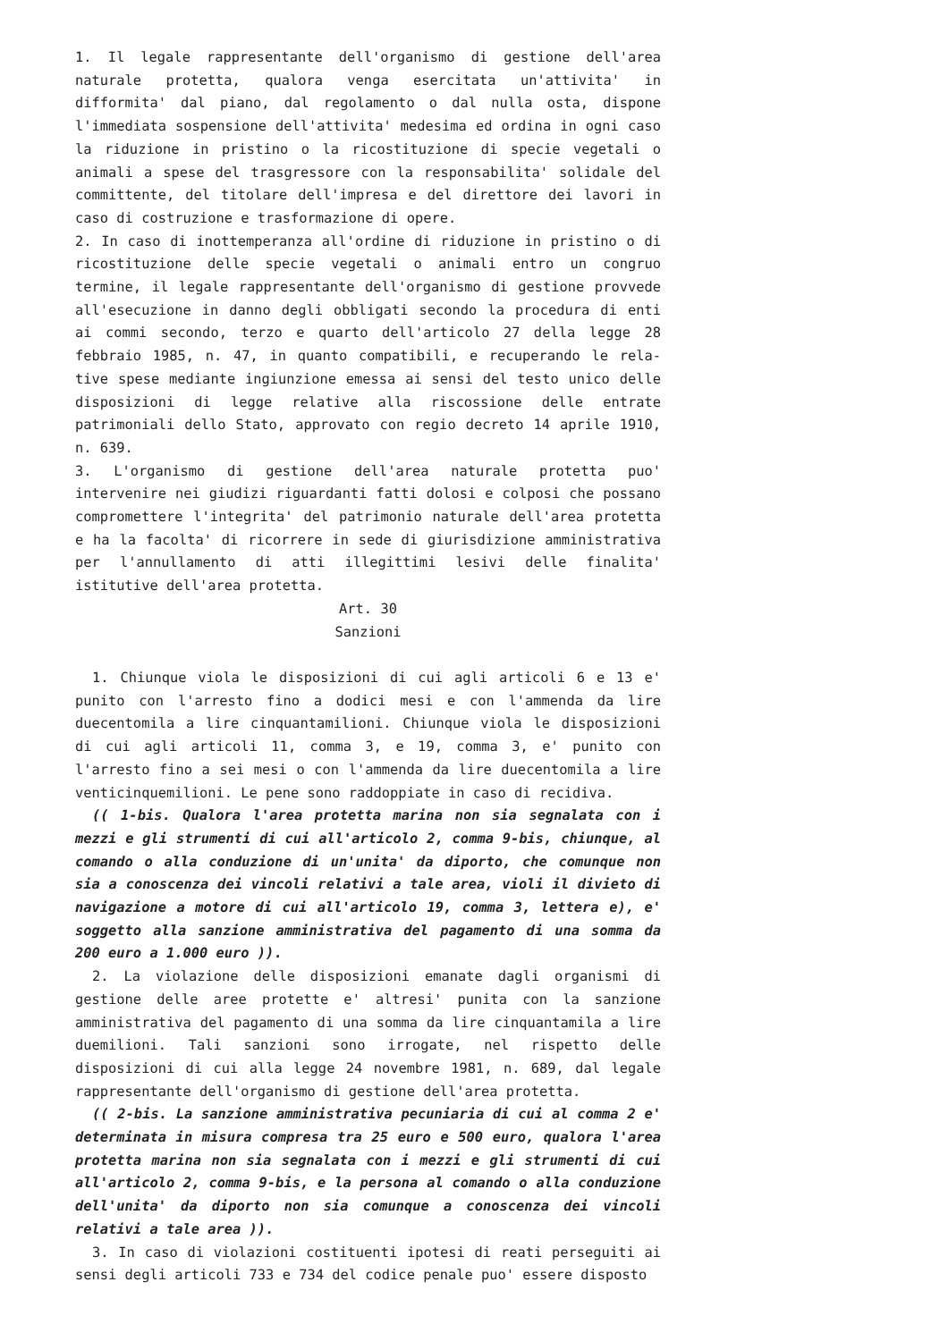1. Il legale rappresentante dell'organismo di gestione dell'area naturale protetta, qualora venga esercitata un'attivita' in difformita' dal piano, dal regolamento o dal nulla osta, dispone l'immediata sospensione dell'attivita' medesima ed ordina in ogni caso la riduzione in pristino o la ricostituzione di specie vegetali o animali a spese del trasgressore con la responsabilita' solidale del committente, del titolare dell'impresa e del direttore dei lavori in caso di costruzione e trasformazione di opere.
2. In caso di inottemperanza all'ordine di riduzione in pristino o di ricostituzione delle specie vegetali o animali entro un congruo termine, il legale rappresentante dell'organismo di gestione provvede all'esecuzione in danno degli obbligati secondo la procedura di enti ai commi secondo, terzo e quarto dell'articolo 27 della legge 28 febbraio 1985, n. 47, in quanto compatibili, e recuperando le rela-tive spese mediante ingiunzione emessa ai sensi del testo unico delle disposizioni di legge relative alla riscossione delle entrate patrimoniali dello Stato, approvato con regio decreto 14 aprile 1910, n. 639.
3. L'organismo di gestione dell'area naturale protetta puo' intervenire nei giudizi riguardanti fatti dolosi e colposi che possano compromettere l'integrita' del patrimonio naturale dell'area protetta e ha la facolta' di ricorrere in sede di giurisdizione amministrativa per l'annullamento di atti illegittimi lesivi delle finalita' istitutive dell'area protetta.
Art. 30
Sanzioni
1. Chiunque viola le disposizioni di cui agli articoli 6 e 13 e' punito con l'arresto fino a dodici mesi e con l'ammenda da lire duecentomila a lire cinquantamilioni. Chiunque viola le disposizioni di cui agli articoli 11, comma 3, e 19, comma 3, e' punito con l'arresto fino a sei mesi o con l'ammenda da lire duecentomila a lire venticinquemilioni. Le pene sono raddoppiate in caso di recidiva.
(( 1-bis. Qualora l'area protetta marina non sia segnalata con i mezzi e gli strumenti di cui all'articolo 2, comma 9-bis, chiunque, al comando o alla conduzione di un'unita' da diporto, che comunque non sia a conoscenza dei vincoli relativi a tale area, violi il divieto di navigazione a motore di cui all'articolo 19, comma 3, lettera e), e' soggetto alla sanzione amministrativa del pagamento di una somma da 200 euro a 1.000 euro )).
2. La violazione delle disposizioni emanate dagli organismi di gestione delle aree protette e' altresi' punita con la sanzione amministrativa del pagamento di una somma da lire cinquantamila a lire duemilioni. Tali sanzioni sono irrogate, nel rispetto delle disposizioni di cui alla legge 24 novembre 1981, n. 689, dal legale rappresentante dell'organismo di gestione dell'area protetta.
(( 2-bis. La sanzione amministrativa pecuniaria di cui al comma 2 e' determinata in misura compresa tra 25 euro e 500 euro, qualora l'area protetta marina non sia segnalata con i mezzi e gli strumenti di cui all'articolo 2, comma 9-bis, e la persona al comando o alla conduzione dell'unita' da diporto non sia comunque a conoscenza dei vincoli relativi a tale area )).
3. In caso di violazioni costituenti ipotesi di reati perseguiti ai sensi degli articoli 733 e 734 del codice penale puo' essere disposto